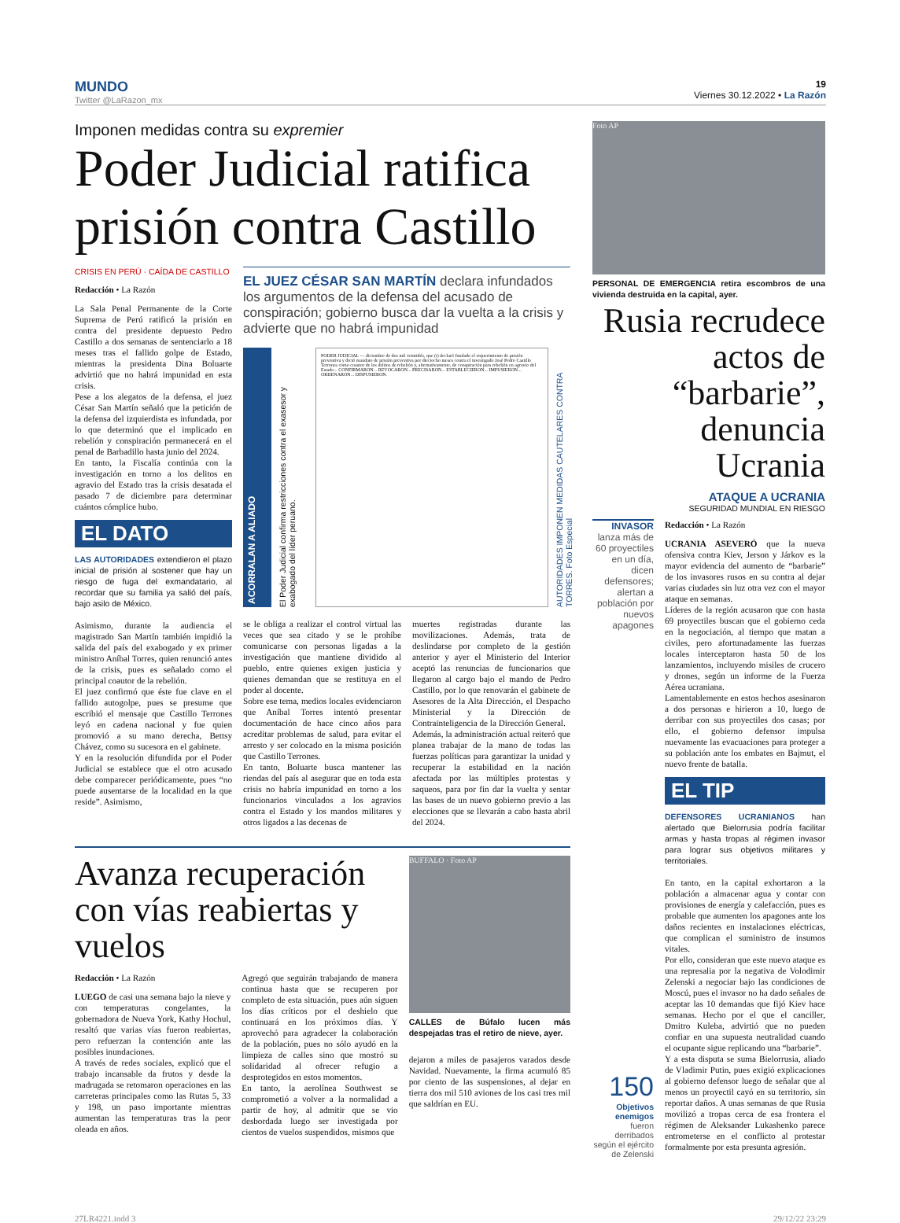MUNDO
Twitter @LaRazon_mx
19
Viernes 30.12.2022 • La Razón
Imponen medidas contra su expremier
Poder Judicial ratifica prisión contra Castillo
CRISIS EN PERÚ · CAÍDA DE CASTILLO
Redacción • La Razón
La Sala Penal Permanente de la Corte Suprema de Perú ratificó la prisión en contra del presidente depuesto Pedro Castillo a dos semanas de sentenciarlo a 18 meses tras el fallido golpe de Estado, mientras la presidenta Dina Boluarte advirtió que no habrá impunidad en esta crisis.
Pese a los alegatos de la defensa, el juez César San Martín señaló que la petición de la defensa del izquierdista es infundada, por lo que determinó que el implicado en rebelión y conspiración permanecerá en el penal de Barbadillo hasta junio del 2024.
En tanto, la Fiscalía continúa con la investigación en torno a los delitos en agravio del Estado tras la crisis desatada el pasado 7 de diciembre para determinar cuántos cómplice hubo.
EL DATO
LAS AUTORIDADES extendieron el plazo inicial de prisión al sostener que hay un riesgo de fuga del exmandatario, al recordar que su familia ya salió del país, bajo asilo de México.
Asimismo, durante la audiencia el magistrado San Martín también impidió la salida del país del exabogado y ex primer ministro Aníbal Torres, quien renunció antes de la crisis, pues es señalado como el principal coautor de la rebelión.
El juez confirmó que éste fue clave en el fallido autogolpe, pues se presume que escribió el mensaje que Castillo Terrones leyó en cadena nacional y fue quien promovió a su mano derecha, Bettsy Chávez, como su sucesora en el gabinete.
Y en la resolución difundida por el Poder Judicial se establece que el otro acusado debe comparecer periódicamente, pues “no puede ausentarse de la localidad en la que reside”. Asimismo,
EL JUEZ CÉSAR SAN MARTÍN declara infundados los argumentos de la defensa del acusado de conspiración; gobierno busca dar la vuelta a la crisis y advierte que no habrá impunidad
ACORRALAN A ALIADO
El Poder Judicial confirma restricciones contra el exasesor y exabogado del líder peruano.
PODER JUDICIAL — diciembre de dos mil veintidós, que (i) declaró fundado el requerimiento de prisión preventiva y dictó mandato de prisión preventiva por dieciocho meses contra el investigado José Pedro Castillo Terrones como coautor de los delitos de rebelión y, alternativamente, de conspiración para rebelión en agravio del Estado... CONFIRMARON... REVOCARON... PRECISARON... ESTABLECIERON... IMPUSIERON... ORDENARON... DISPUSIERON.
AUTORIDADES IMPONEN MEDIDAS CAUTELARES CONTRA TORRES. Foto Especial
se le obliga a realizar el control virtual las veces que sea citado y se le prohíbe comunicarse con personas ligadas a la investigación que mantiene dividido al pueblo, entre quienes exigen justicia y quienes demandan que se restituya en el poder al docente.
Sobre ese tema, medios locales evidenciaron que Aníbal Torres intentó presentar documentación de hace cinco años para acreditar problemas de salud, para evitar el arresto y ser colocado en la misma posición que Castillo Terrones.
En tanto, Boluarte busca mantener las riendas del país al asegurar que en toda esta crisis no habría impunidad en torno a los funcionarios vinculados a los agravios contra el Estado y los mandos militares y otros ligados a las decenas de
muertes registradas durante las movilizaciones. Además, trata de deslindarse por completo de la gestión anterior y ayer el Ministerio del Interior aceptó las renuncias de funcionarios que llegaron al cargo bajo el mando de Pedro Castillo, por lo que renovarán el gabinete de Asesores de la Alta Dirección, el Despacho Ministerial y la Dirección de Contrainteligencia de la Dirección General.
Además, la administración actual reiteró que planea trabajar de la mano de todas las fuerzas políticas para garantizar la unidad y recuperar la estabilidad en la nación afectada por las múltiples protestas y saqueos, para por fin dar la vuelta y sentar las bases de un nuevo gobierno previo a las elecciones que se llevarán a cabo hasta abril del 2024.
Avanza recuperación con vías reabiertas y vuelos
Redacción • La Razón
LUEGO de casi una semana bajo la nieve y con temperaturas congelantes, la gobernadora de Nueva York, Kathy Hochul, resaltó que varias vías fueron reabiertas, pero refuerzan la contención ante las posibles inundaciones.
A través de redes sociales, explicó que el trabajo incansable da frutos y desde la madrugada se retomaron operaciones en las carreteras principales como las Rutas 5, 33 y 198, un paso importante mientras aumentan las temperaturas tras la peor oleada en años.
Agregó que seguirán trabajando de manera continua hasta que se recuperen por completo de esta situación, pues aún siguen los días críticos por el deshielo que continuará en los próximos días. Y aprovechó para agradecer la colaboración de la población, pues no sólo ayudó en la limpieza de calles sino que mostró su solidaridad al ofrecer refugio a desprotegidos en estos momentos.
En tanto, la aerolínea Southwest se comprometió a volver a la normalidad a partir de hoy, al admitir que se vio desbordada luego ser investigada por cientos de vuelos suspendidos, mismos que
BUFFALO · Foto AP
CALLES de Búfalo lucen más despejadas tras el retiro de nieve, ayer.
dejaron a miles de pasajeros varados desde Navidad. Nuevamente, la firma acumuló 85 por ciento de las suspensiones, al dejar en tierra dos mil 510 aviones de los casi tres mil que saldrían en EU.
Foto AP
PERSONAL DE EMERGENCIA retira escombros de una vivienda destruida en la capital, ayer.
Rusia recrudece actos de “barbarie”, denuncia Ucrania
ATAQUE A UCRANIA
SEGURIDAD MUNDIAL EN RIESGO
INVASOR lanza más de 60 proyectiles en un día, dicen defensores; alertan a población por nuevos apagones
150
Objetivos enemigos fueron derribados según el ejército de Zelenski
Redacción • La Razón
UCRANIA ASEVERÓ que la nueva ofensiva contra Kiev, Jerson y Járkov es la mayor evidencia del aumento de “barbarie” de los invasores rusos en su contra al dejar varias ciudades sin luz otra vez con el mayor ataque en semanas.
Líderes de la región acusaron que con hasta 69 proyectiles buscan que el gobierno ceda en la negociación, al tiempo que matan a civiles, pero afortunadamente las fuerzas locales interceptaron hasta 50 de los lanzamientos, incluyendo misiles de crucero y drones, según un informe de la Fuerza Aérea ucraniana.
Lamentablemente en estos hechos asesinaron a dos personas e hirieron a 10, luego de derribar con sus proyectiles dos casas; por ello, el gobierno defensor impulsa nuevamente las evacuaciones para proteger a su población ante los embates en Bajmut, el nuevo frente de batalla.
EL TIP
DEFENSORES UCRANIANOS han alertado que Bielorrusia podría facilitar armas y hasta tropas al régimen invasor para lograr sus objetivos militares y territoriales.
En tanto, en la capital exhortaron a la población a almacenar agua y contar con provisiones de energía y calefacción, pues es probable que aumenten los apagones ante los daños recientes en instalaciones eléctricas, que complican el suministro de insumos vitales.
Por ello, consideran que este nuevo ataque es una represalia por la negativa de Volodimir Zelenski a negociar bajo las condiciones de Moscú, pues el invasor no ha dado señales de aceptar las 10 demandas que fijó Kiev hace semanas. Hecho por el que el canciller, Dmitro Kuleba, advirtió que no pueden confiar en una supuesta neutralidad cuando el ocupante sigue replicando una “barbarie”.
Y a esta disputa se suma Bielorrusia, aliado de Vladimir Putin, pues exigió explicaciones al gobierno defensor luego de señalar que al menos un proyectil cayó en su territorio, sin reportar daños. A unas semanas de que Rusia movilizó a tropas cerca de esa frontera el régimen de Aleksander Lukashenko parece entrometerse en el conflicto al protestar formalmente por esta presunta agresión.
27LR4221.indd 3 29/12/22 23:29